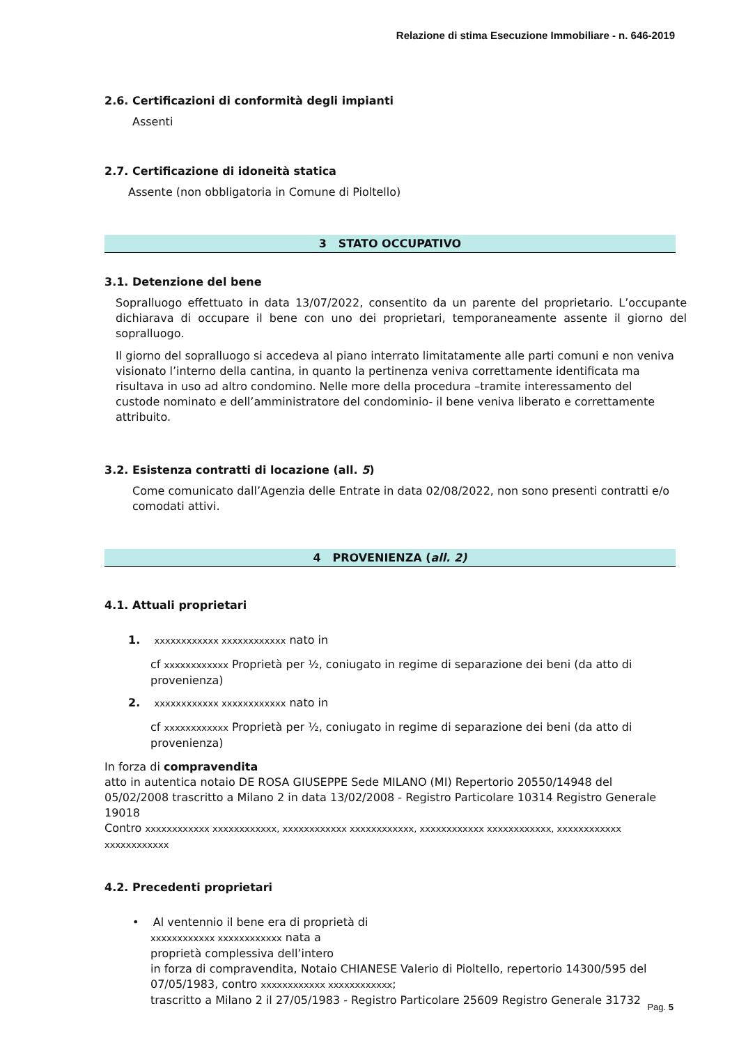Relazione di stima Esecuzione Immobiliare - n. 646-2019
2.6. Certificazioni di conformità degli impianti
Assenti
2.7. Certificazione di idoneità statica
Assente (non obbligatoria in Comune di Pioltello)
3 STATO OCCUPATIVO
3.1. Detenzione del bene
Sopralluogo effettuato in data 13/07/2022, consentito da un parente del proprietario. L’occupante dichiarava di occupare il bene con uno dei proprietari, temporaneamente assente il giorno del sopralluogo.
Il giorno del sopralluogo si accedeva al piano interrato limitatamente alle parti comuni e non veniva visionato l’interno della cantina, in quanto la pertinenza veniva correttamente identificata ma risultava in uso ad altro condomino. Nelle more della procedura –tramite interessamento del custode nominato e dell’amministratore del condominio- il bene veniva liberato e correttamente attribuito.
3.2. Esistenza contratti di locazione (all. 5)
Come comunicato dall’Agenzia delle Entrate in data 02/08/2022, non sono presenti contratti e/o comodati attivi.
4 PROVENIENZA (all. 2)
4.1. Attuali proprietari
1. xxxxxxxxxxxx xxxxxxxxxxxx nato in
cf xxxxxxxxxxxx Proprietà per ½, coniugato in regime di separazione dei beni (da atto di provenienza)
2. xxxxxxxxxxxx xxxxxxxxxxxx nato in
cf xxxxxxxxxxxx Proprietà per ½, coniugato in regime di separazione dei beni (da atto di provenienza)
In forza di compravendita
atto in autentica notaio DE ROSA GIUSEPPE Sede MILANO (MI) Repertorio 20550/14948 del 05/02/2008 trascritto a Milano 2 in data 13/02/2008 - Registro Particolare 10314 Registro Generale 19018
Contro xxxxxxxxxxxx xxxxxxxxxxxx, xxxxxxxxxxxx xxxxxxxxxxxx, xxxxxxxxxxxx xxxxxxxxxxxx, xxxxxxxxxxxx xxxxxxxxxxxx
4.2. Precedenti proprietari
• Al ventennio il bene era di proprietà di
xxxxxxxxxxxx xxxxxxxxxxxx nata a
proprietà complessiva dell’intero
in forza di compravendita, Notaio CHIANESE Valerio di Pioltello, repertorio 14300/595 del 07/05/1983, contro xxxxxxxxxxxx xxxxxxxxxxxx;
trascritto a Milano 2 il 27/05/1983 - Registro Particolare 25609 Registro Generale 31732
Pag. 5